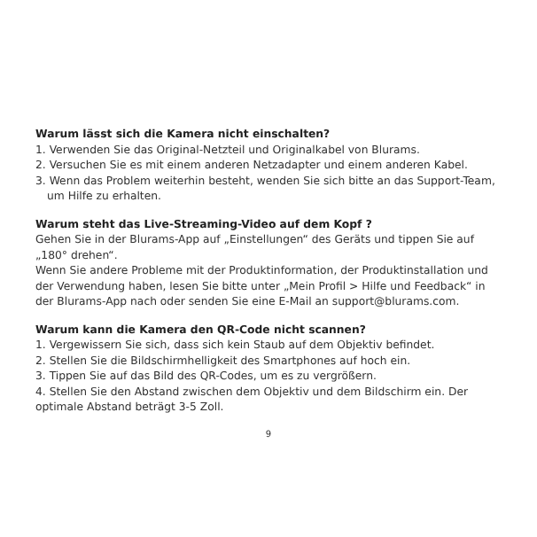Warum lässt sich die Kamera nicht einschalten?
1. Verwenden Sie das Original-Netzteil und Originalkabel von Blurams.
2. Versuchen Sie es mit einem anderen Netzadapter und einem anderen Kabel.
3. Wenn das Problem weiterhin besteht, wenden Sie sich bitte an das Support-Team, um Hilfe zu erhalten.
Warum steht das Live-Streaming-Video auf dem Kopf ?
Gehen Sie in der Blurams-App auf „Einstellungen“ des Geräts und tippen Sie auf „180° drehen“.
Wenn Sie andere Probleme mit der Produktinformation, der Produktinstallation und der Verwendung haben, lesen Sie bitte unter „Mein Profil > Hilfe und Feedback“ in der Blurams-App nach oder senden Sie eine E-Mail an support@blurams.com.
Warum kann die Kamera den QR-Code nicht scannen?
1. Vergewissern Sie sich, dass sich kein Staub auf dem Objektiv befindet.
2. Stellen Sie die Bildschirmhelligkeit des Smartphones auf hoch ein.
3. Tippen Sie auf das Bild des QR-Codes, um es zu vergrößern.
4. Stellen Sie den Abstand zwischen dem Objektiv und dem Bildschirm ein. Der optimale Abstand beträgt 3-5 Zoll.
9